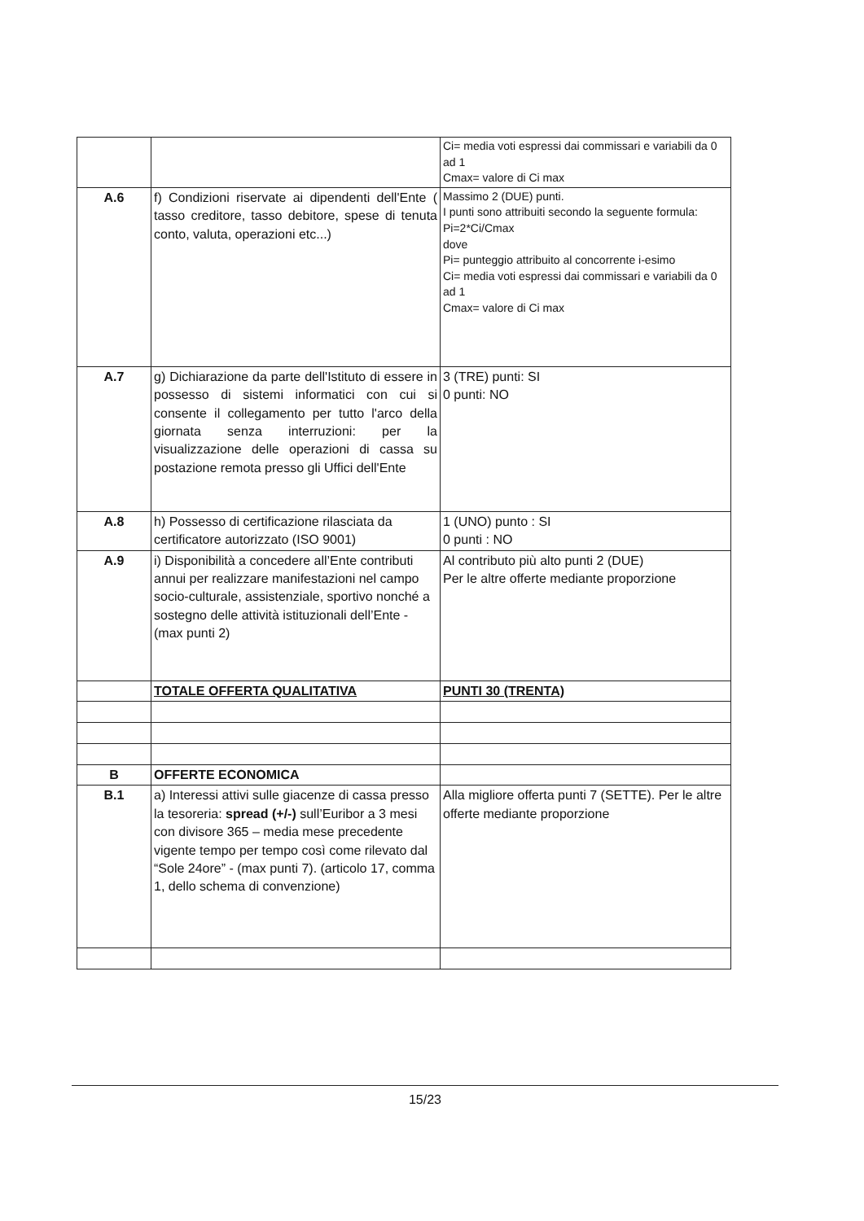| | | Ci= media voti espressi dai commissari e variabili da 0 ad 1 Cmax= valore di Ci max |
| A.6 | f) Condizioni riservate ai dipendenti dell'Ente ( tasso creditore, tasso debitore, spese di tenuta conto, valuta, operazioni etc...) | Massimo 2 (DUE) punti. I punti sono attribuiti secondo la seguente formula: Pi=2*Ci/Cmax dove Pi= punteggio attribuito al concorrente i-esimo Ci= media voti espressi dai commissari e variabili da 0 ad 1 Cmax= valore di Ci max |
| A.7 | g) Dichiarazione da parte dell'Istituto di essere in possesso di sistemi informatici con cui si consente il collegamento per tutto l'arco della giornata senza interruzioni: per la visualizzazione delle operazioni di cassa su postazione remota presso gli Uffici dell'Ente | 3 (TRE) punti: SI 0 punti: NO |
| A.8 | h) Possesso di certificazione rilasciata da certificatore autorizzato (ISO 9001) | 1 (UNO) punto : SI 0 punti : NO |
| A.9 | i) Disponibilità a concedere all’Ente contributi annui per realizzare manifestazioni nel campo socio-culturale, assistenziale, sportivo nonché a sostegno delle attività istituzionali dell’Ente - (max punti 2) | Al contributo più alto punti 2 (DUE) Per le altre offerte mediante proporzione |
| | TOTALE OFFERTA QUALITATIVA | PUNTI 30 (TRENTA) |
| B | OFFERTE ECONOMICA | |
| B.1 | a) Interessi attivi sulle giacenze di cassa presso la tesoreria: spread (+/-) sull’Euribor a 3 mesi con divisore 365 – media mese precedente vigente tempo per tempo così come rilevato dal “Sole 24ore” - (max punti 7). (articolo 17, comma 1, dello schema di convenzione) | Alla migliore offerta punti 7 (SETTE). Per le altre offerte mediante proporzione |
15/23